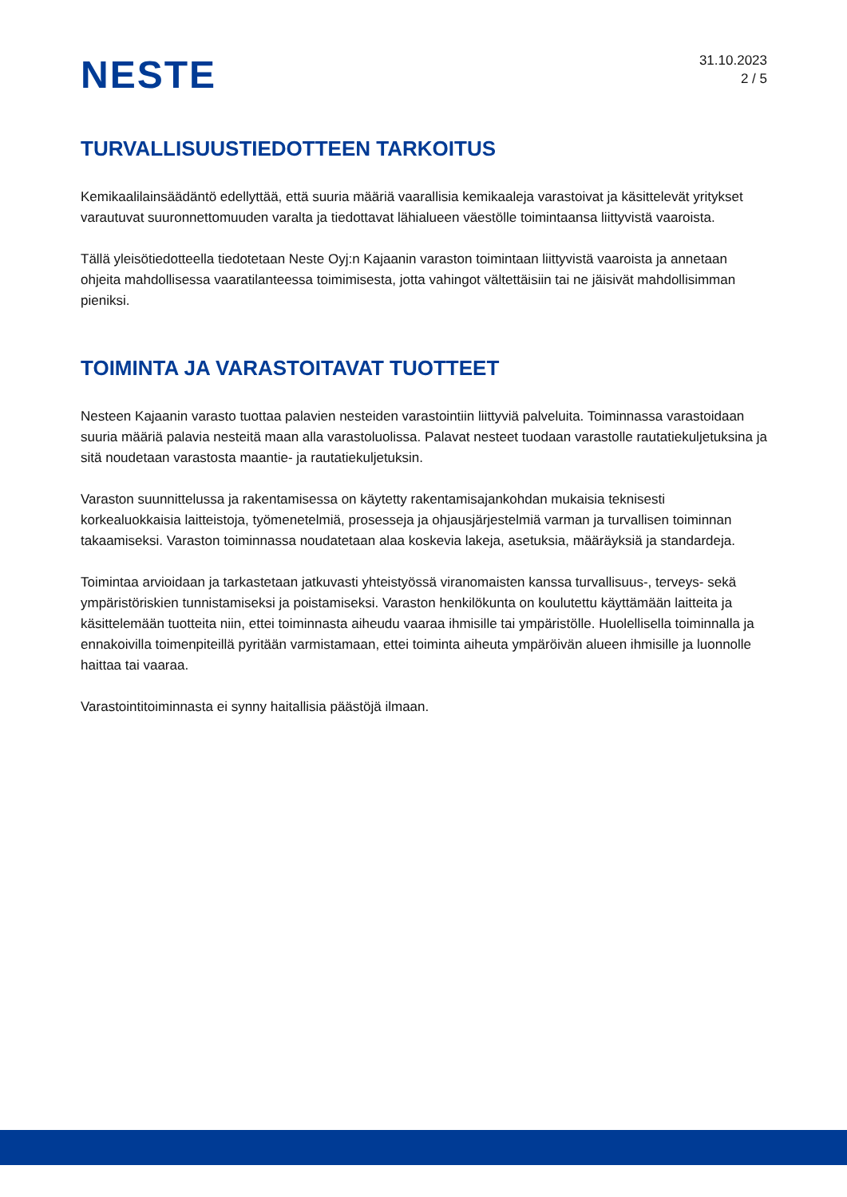NESTE
31.10.2023
2 / 5
TURVALLISUUSTIEDOTTEEN TARKOITUS
Kemikaalilainsäädäntö edellyttää, että suuria määriä vaarallisia kemikaaleja varastoivat ja käsittelevät yritykset varautuvat suuronnettomuuden varalta ja tiedottavat lähialueen väestölle toimintaansa liittyvistä vaaroista.
Tällä yleisötiedotteella tiedotetaan Neste Oyj:n Kajaanin varaston toimintaan liittyvistä vaaroista ja annetaan ohjeita mahdollisessa vaaratilanteessa toimimisesta, jotta vahingot vältettäisiin tai ne jäisivät mahdollisimman pieniksi.
TOIMINTA JA VARASTOITAVAT TUOTTEET
Nesteen Kajaanin varasto tuottaa palavien nesteiden varastointiin liittyviä palveluita. Toiminnassa varastoidaan suuria määriä palavia nesteitä maan alla varastoluolissa. Palavat nesteet tuodaan varastolle rautatiekuljetuksina ja sitä noudetaan varastosta maantie- ja rautatiekuljetuksin.
Varaston suunnittelussa ja rakentamisessa on käytetty rakentamisajankohdan mukaisia teknisesti korkealuokkaisia laitteistoja, työmenetelmiä, prosesseja ja ohjausjärjestelmiä varman ja turvallisen toiminnan takaamiseksi. Varaston toiminnassa noudatetaan alaa koskevia lakeja, asetuksia, määräyksiä ja standardeja.
Toimintaa arvioidaan ja tarkastetaan jatkuvasti yhteistyössä viranomaisten kanssa turvallisuus-, terveys- sekä ympäristöriskien tunnistamiseksi ja poistamiseksi. Varaston henkilökunta on koulutettu käyttämään laitteita ja käsittelemään tuotteita niin, ettei toiminnasta aiheudu vaaraa ihmisille tai ympäristölle. Huolellisella toiminnalla ja ennakoivilla toimenpiteillä pyritään varmistamaan, ettei toiminta aiheuta ympäröivän alueen ihmisille ja luonnolle haittaa tai vaaraa.
Varastointitoiminnasta ei synny haitallisia päästöjä ilmaan.